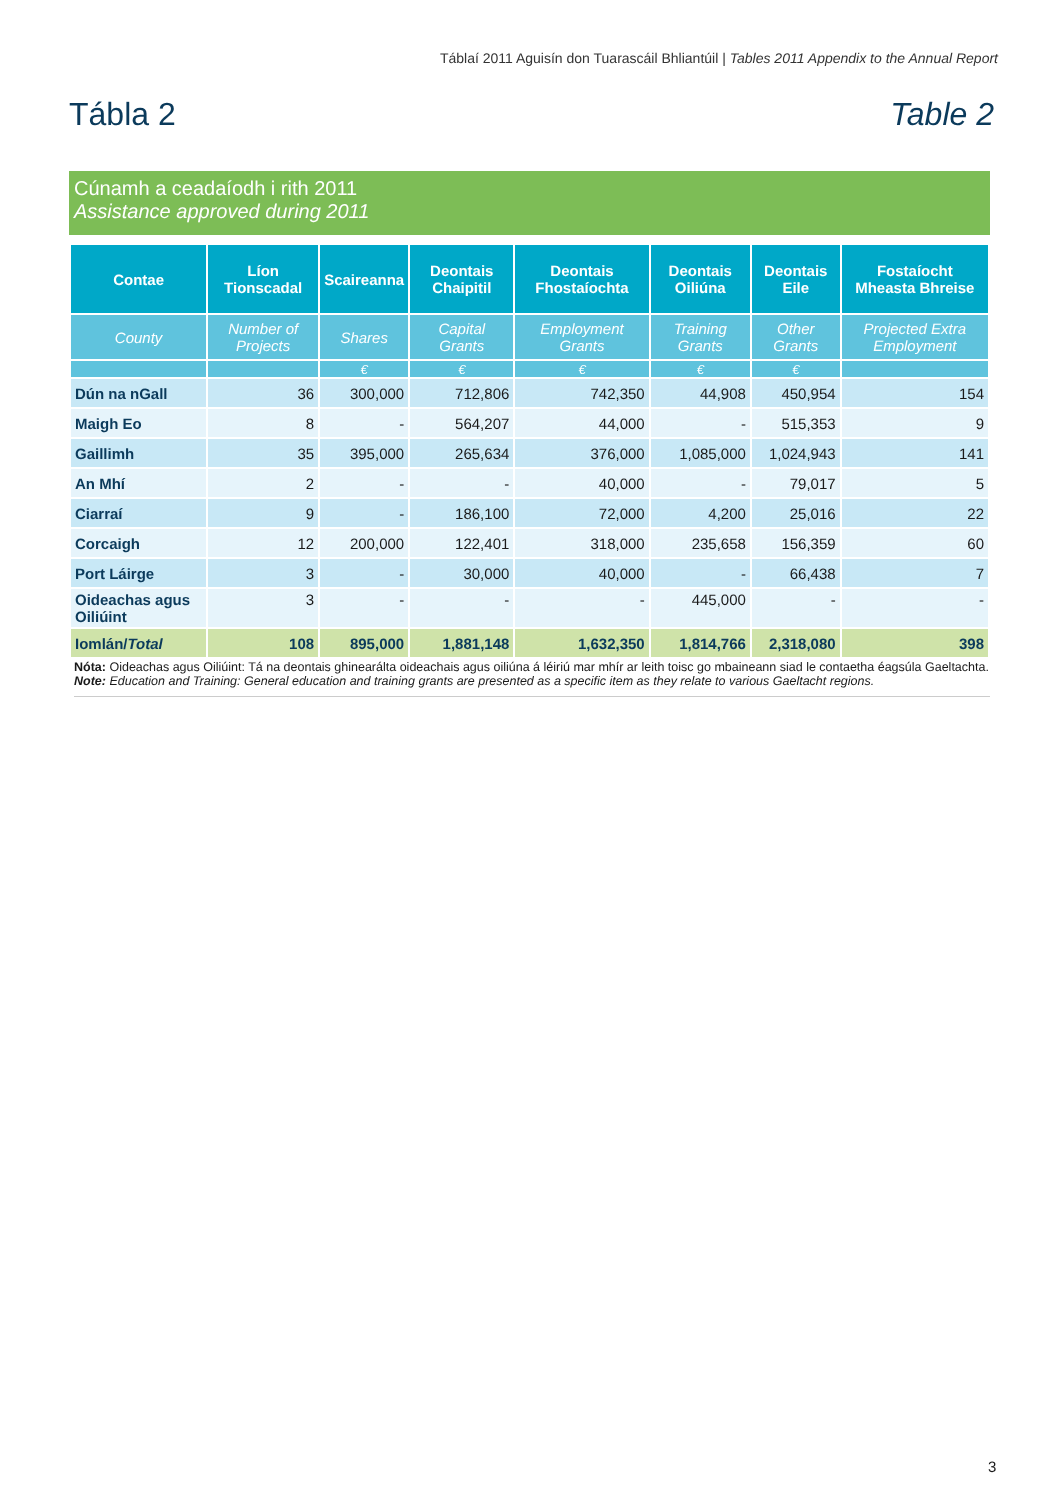Táblaí 2011 Aguisín don Tuarascáil Bhliantúil | Tables 2011 Appendix to the Annual Report
Tábla 2 Table 2
Cúnamh a ceadaíodh i rith 2011
Assistance approved during 2011
| Contae | Líon Tionscadal | Scaireanna | Deontais Chaipitil | Deontais Fhostaíochta | Deontais Oiliúna | Deontais Eile | Fostaíocht Mheasta Bhreise |
| --- | --- | --- | --- | --- | --- | --- | --- |
| County | Number of Projects | Shares | Capital Grants | Employment Grants | Training Grants | Other Grants | Projected Extra Employment |
| | | € | € | € | € | € | |
| Dún na nGall | 36 | 300,000 | 712,806 | 742,350 | 44,908 | 450,954 | 154 |
| Maigh Eo | 8 | - | 564,207 | 44,000 | - | 515,353 | 9 |
| Gaillimh | 35 | 395,000 | 265,634 | 376,000 | 1,085,000 | 1,024,943 | 141 |
| An Mhí | 2 | - | - | 40,000 | - | 79,017 | 5 |
| Ciarraí | 9 | - | 186,100 | 72,000 | 4,200 | 25,016 | 22 |
| Corcaigh | 12 | 200,000 | 122,401 | 318,000 | 235,658 | 156,359 | 60 |
| Port Láirge | 3 | - | 30,000 | 40,000 | - | 66,438 | 7 |
| Oideachas agus Oiliúint | 3 | - | - | - | 445,000 | - | - |
| Iomlán/ Total | 108 | 895,000 | 1,881,148 | 1,632,350 | 1,814,766 | 2,318,080 | 398 |
Nóta: Oideachas agus Oiliúint: Tá na deontais ghinearálta oideachais agus oiliúna á léiriú mar mhír ar leith toisc go mbaineann siad le contaetha éagsúla Gaeltachta.
Note: Education and Training: General education and training grants are presented as a specific item as they relate to various Gaeltacht regions.
3